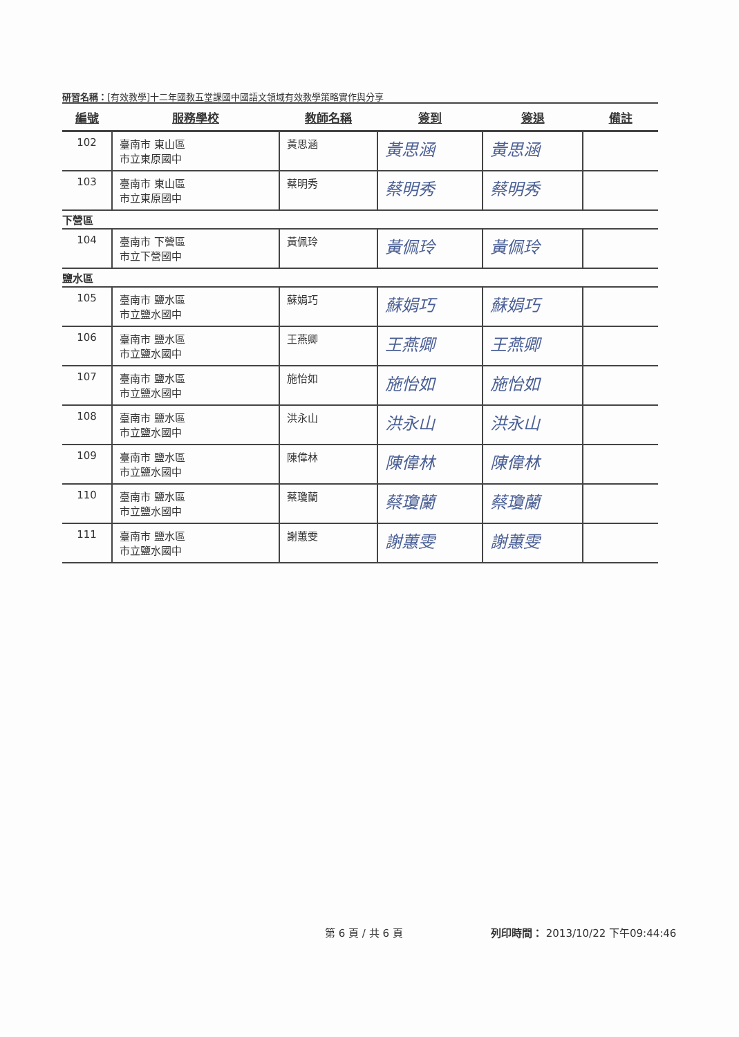研習名稱：[有效教學]十二年國教五堂課國中國語文領域有效教學策略實作與分享
| 編號 | 服務學校 | 教師名稱 | 簽到 | 簽退 | 備註 |
| --- | --- | --- | --- | --- | --- |
| 102 | 臺南市 東山區 市立東原國中 | 黃思涵 | 黃思涵 | 黃思涵 | |
| 103 | 臺南市 東山區 市立東原國中 | 蔡明秀 | 蔡明秀 | 蔡明秀 | |
| 下營區 | | | | | |
| 104 | 臺南市 下營區 市立下營國中 | 黃佩玲 | 黃佩玲 | 黃佩玲 | |
| 鹽水區 | | | | | |
| 105 | 臺南市 鹽水區 市立鹽水國中 | 蘇娟巧 | 蘇娟巧 | 蘇娟巧 | |
| 106 | 臺南市 鹽水區 市立鹽水國中 | 王燕卿 | 王燕卿 | 王燕卿 | |
| 107 | 臺南市 鹽水區 市立鹽水國中 | 施怡如 | 施怡如 | 施怡如 | |
| 108 | 臺南市 鹽水區 市立鹽水國中 | 洪永山 | 洪永山 | 洪永山 | |
| 109 | 臺南市 鹽水區 市立鹽水國中 | 陳偉林 | 陳偉林 | 陳偉林 | |
| 110 | 臺南市 鹽水區 市立鹽水國中 | 蔡瓊蘭 | 蔡瓊蘭 | 蔡瓊蘭 | |
| 111 | 臺南市 鹽水區 市立鹽水國中 | 謝蕙雯 | 謝蕙雯 | 謝蕙雯 | |
第 6 頁 / 共 6 頁
列印時間： 2013/10/22 下午09:44:46